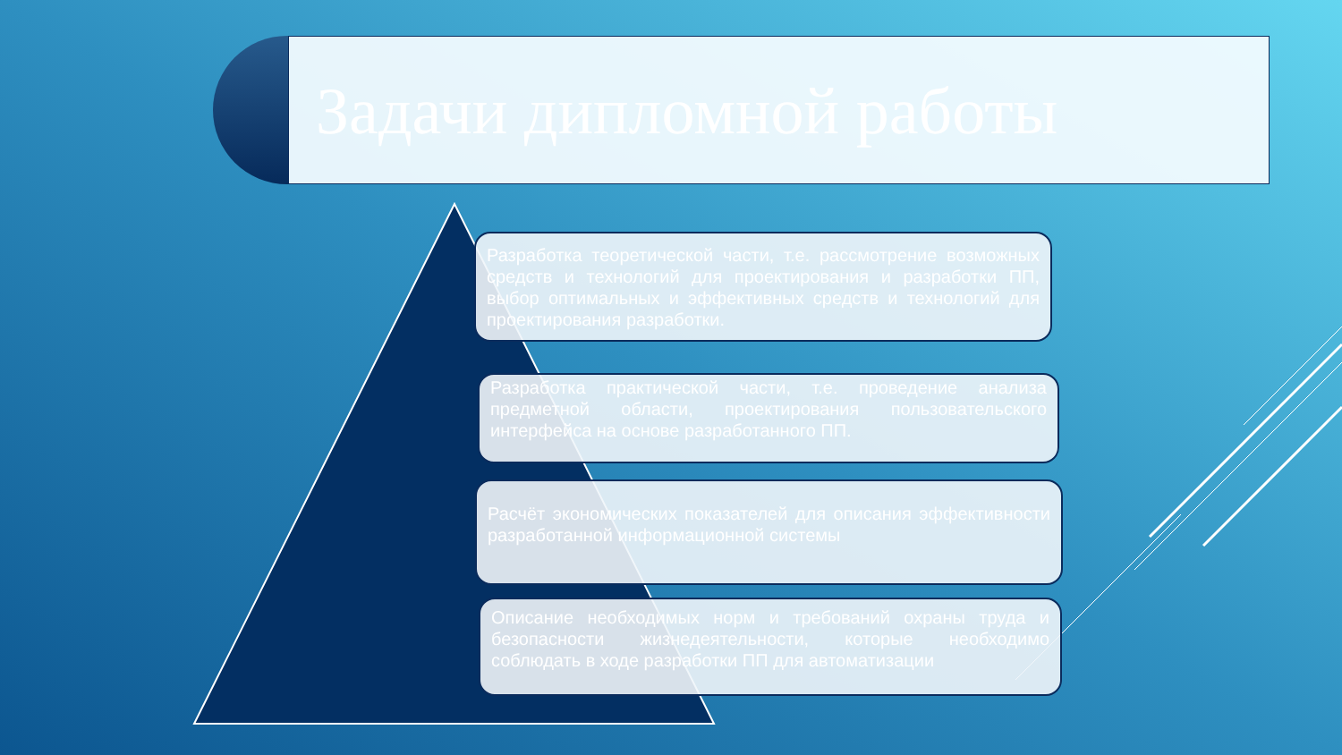Задачи дипломной работы
Разработка теоретической части, т.е. рассмотрение возможных средств и технологий для проектирования и разработки ПП, выбор оптимальных и эффективных средств и технологий для проектирования разработки.
Разработка практической части, т.е. проведение анализа предметной области, проектирования пользовательского интерфейса на основе разработанного ПП.
Расчёт экономических показателей для описания эффективности разработанной информационной системы
Описание необходимых норм и требований охраны труда и безопасности жизнедеятельности, которые необходимо соблюдать в ходе разработки ПП для автоматизации